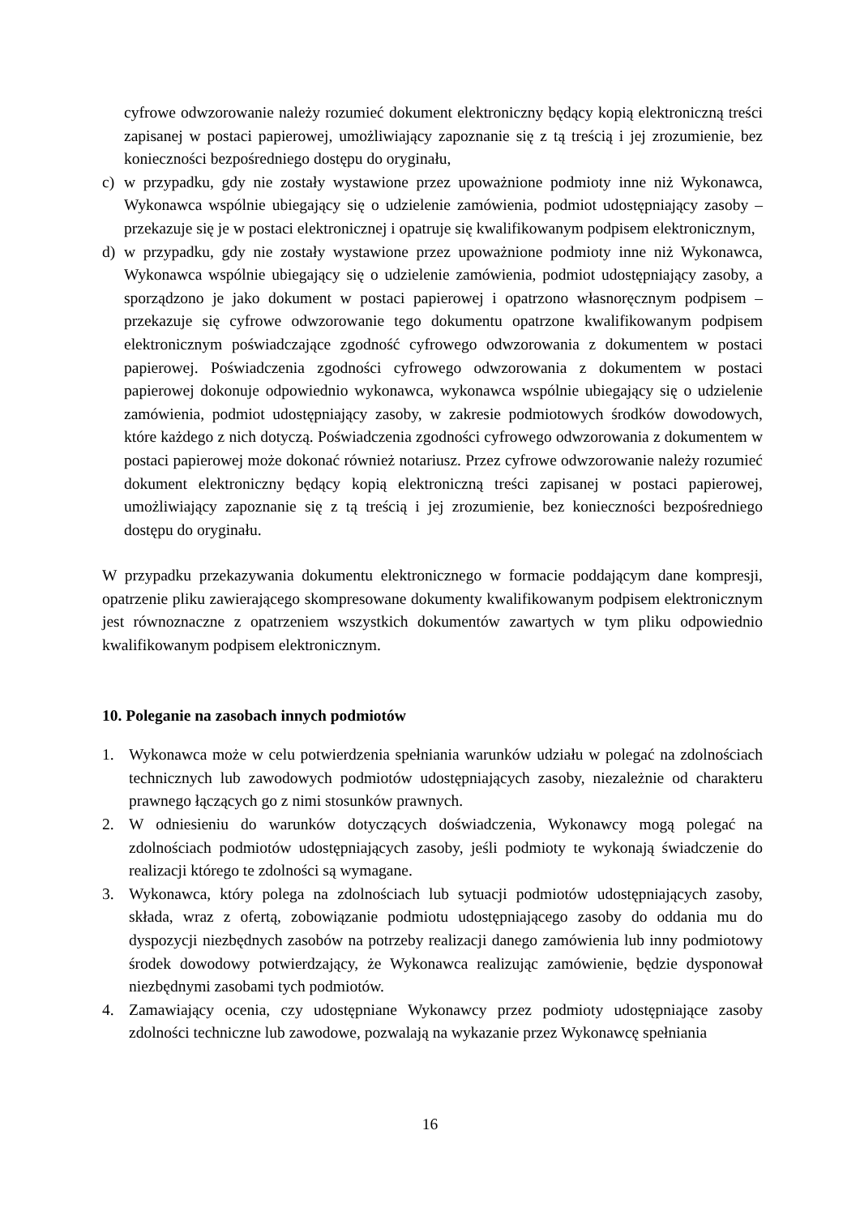cyfrowe odwzorowanie należy rozumieć dokument elektroniczny będący kopią elektroniczną treści zapisanej w postaci papierowej, umożliwiający zapoznanie się z tą treścią i jej zrozumienie, bez konieczności bezpośredniego dostępu do oryginału,
c) w przypadku, gdy nie zostały wystawione przez upoważnione podmioty inne niż Wykonawca, Wykonawca wspólnie ubiegający się o udzielenie zamówienia, podmiot udostępniający zasoby – przekazuje się je w postaci elektronicznej i opatruje się kwalifikowanym podpisem elektronicznym,
d) w przypadku, gdy nie zostały wystawione przez upoważnione podmioty inne niż Wykonawca, Wykonawca wspólnie ubiegający się o udzielenie zamówienia, podmiot udostępniający zasoby, a sporządzono je jako dokument w postaci papierowej i opatrzono własnoręcznym podpisem – przekazuje się cyfrowe odwzorowanie tego dokumentu opatrzone kwalifikowanym podpisem elektronicznym poświadczające zgodność cyfrowego odwzorowania z dokumentem w postaci papierowej. Poświadczenia zgodności cyfrowego odwzorowania z dokumentem w postaci papierowej dokonuje odpowiednio wykonawca, wykonawca wspólnie ubiegający się o udzielenie zamówienia, podmiot udostępniający zasoby, w zakresie podmiotowych środków dowodowych, które każdego z nich dotyczą. Poświadczenia zgodności cyfrowego odwzorowania z dokumentem w postaci papierowej może dokonać również notariusz. Przez cyfrowe odwzorowanie należy rozumieć dokument elektroniczny będący kopią elektroniczną treści zapisanej w postaci papierowej, umożliwiający zapoznanie się z tą treścią i jej zrozumienie, bez konieczności bezpośredniego dostępu do oryginału.
W przypadku przekazywania dokumentu elektronicznego w formacie poddającym dane kompresji, opatrzenie pliku zawierającego skompresowane dokumenty kwalifikowanym podpisem elektronicznym jest równoznaczne z opatrzeniem wszystkich dokumentów zawartych w tym pliku odpowiednio kwalifikowanym podpisem elektronicznym.
10. Poleganie na zasobach innych podmiotów
1. Wykonawca może w celu potwierdzenia spełniania warunków udziału w polegać na zdolnościach technicznych lub zawodowych podmiotów udostępniających zasoby, niezależnie od charakteru prawnego łączących go z nimi stosunków prawnych.
2. W odniesieniu do warunków dotyczących doświadczenia, Wykonawcy mogą polegać na zdolnościach podmiotów udostępniających zasoby, jeśli podmioty te wykonają świadczenie do realizacji którego te zdolności są wymagane.
3. Wykonawca, który polega na zdolnościach lub sytuacji podmiotów udostępniających zasoby, składa, wraz z ofertą, zobowiązanie podmiotu udostępniającego zasoby do oddania mu do dyspozycji niezbędnych zasobów na potrzeby realizacji danego zamówienia lub inny podmiotowy środek dowodowy potwierdzający, że Wykonawca realizując zamówienie, będzie dysponował niezbędnymi zasobami tych podmiotów.
4. Zamawiający ocenia, czy udostępniane Wykonawcy przez podmioty udostępniające zasoby zdolności techniczne lub zawodowe, pozwalają na wykazanie przez Wykonawcę spełniania
16